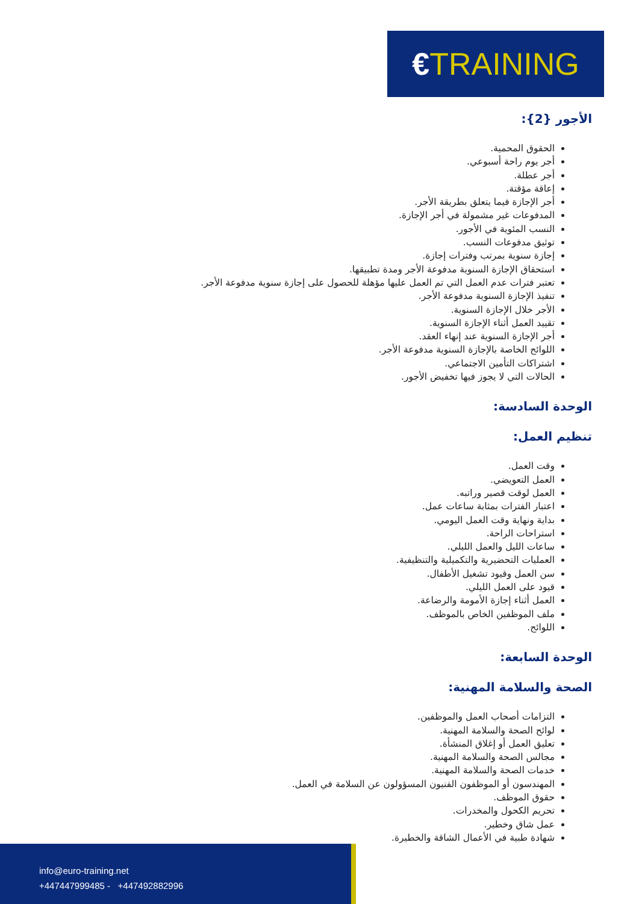€TRAINING
الأجور {2}:
الحقوق المحمية.
أجر يوم راحة أسبوعي.
أجر عطلة.
إعاقة مؤقتة.
أجر الإجازة فيما يتعلق بطريقة الأجر.
المدفوعات غير مشمولة في أجر الإجازة.
النسب المئوية في الأجور.
توثيق مدفوعات النسب.
إجازة سنوية بمرتب وفترات إجازة.
استحقاق الإجازة السنوية مدفوعة الأجر ومدة تطبيقها.
تعتبر فترات عدم العمل التي تم العمل عليها مؤهلة للحصول على إجازة سنوية مدفوعة الأجر.
تنفيذ الإجازة السنوية مدفوعة الأجر.
الأجر خلال الإجازة السنوية.
تقييد العمل أثناء الإجازة السنوية.
أجر الإجازة السنوية عند إنهاء العقد.
اللوائح الخاصة بالإجازة السنوية مدفوعة الأجر.
اشتراكات التأمين الاجتماعي.
الحالات التي لا يجوز فيها تخفيض الأجور.
الوحدة السادسة:
تنظيم العمل:
وقت العمل.
العمل التعويضي.
العمل لوقت قصير وراتبه.
اعتبار الفترات بمثابة ساعات عمل.
بداية ونهاية وقت العمل اليومي.
استراحات الراحة.
ساعات الليل والعمل الليلي.
العمليات التحضيرية والتكميلية والتنظيفية.
سن العمل وقيود تشغيل الأطفال.
قيود على العمل الليلي.
العمل أثناء إجازة الأمومة والرضاعة.
ملف الموظفين الخاص بالموظف.
اللوائح.
الوحدة السابعة:
الصحة والسلامة المهنية:
التزامات أصحاب العمل والموظفين.
لوائح الصحة والسلامة المهنية.
تعليق العمل أو إغلاق المنشأة.
مجالس الصحة والسلامة المهنية.
خدمات الصحة والسلامة المهنية.
المهندسون أو الموظفون الفنيون المسؤولون عن السلامة في العمل.
حقوق الموظف.
تحريم الكحول والمخدرات.
عمل شاق وخطير.
شهادة طبية في الأعمال الشاقة والخطيرة.
info@euro-training.net
+447447999485 - +447492882996